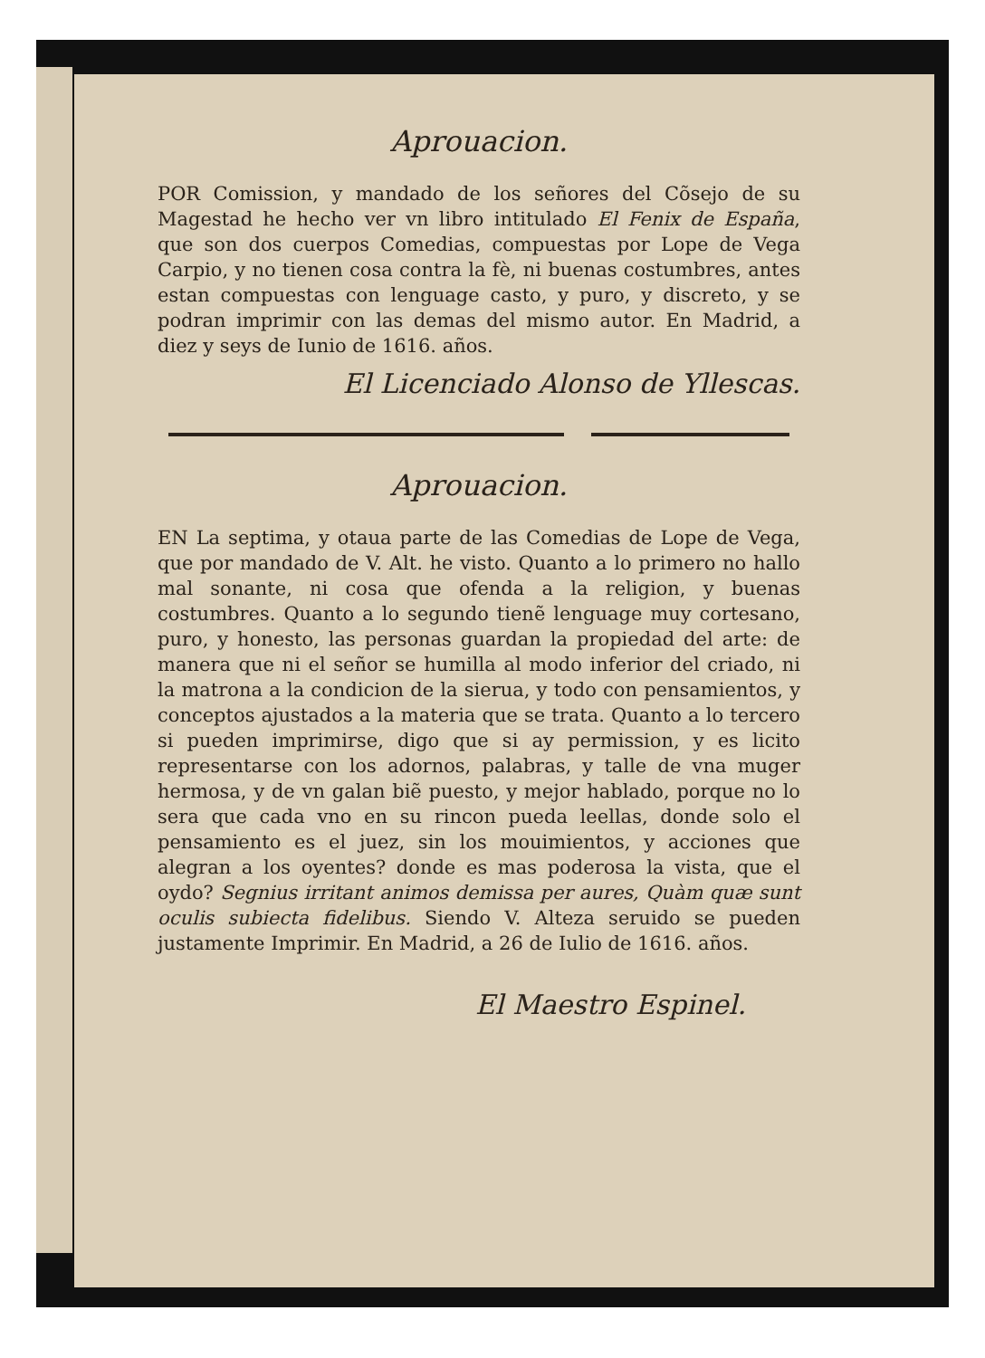Aprouacion.
POR Comission, y mandado de los señores del Cõsejo de su Magestad he hecho ver vn libro intitulado El Fenix de España, que son dos cuerpos Comedias, compuestas por Lope de Vega Carpio, y no tienen cosa contra la fè, ni buenas costumbres, antes estan compuestas con lenguage casto, y puro, y discreto, y se podran imprimir con las demas del mismo autor. En Madrid, a diez y seys de Iunio de 1616. años.
El Licenciado Alonso de Yllescas.
Aprouacion.
EN La septima, y otaua parte de las Comedias de Lope de Vega, que por mandado de V. Alt. he visto. Quanto a lo primero no hallo mal sonante, ni cosa que ofenda a la religion, y buenas costumbres. Quanto a lo segundo tienẽ lenguage muy cortesano, puro, y honesto, las personas guardan la propiedad del arte: de manera que ni el señor se humilla al modo inferior del criado, ni la matrona a la condicion de la sierua, y todo con pensamientos, y conceptos ajustados a la materia que se trata. Quanto a lo tercero si pueden imprimirse, digo que si ay permission, y es licito representarse con los adornos, palabras, y talle de vna muger hermosa, y de vn galan biẽ puesto, y mejor hablado, porque no lo sera que cada vno en su rincon pueda leellas, donde solo el pensamiento es el juez, sin los mouimientos, y acciones que alegran a los oyentes? donde es mas poderosa la vista, que el oydo? Segnius irritant animos demissa per aures, Quàm quæ sunt oculis subiecta fidelibus. Siendo V. Alteza seruido se pueden justamente Imprimir. En Madrid, a 26 de Iulio de 1616. años.
El Maestro Espinel.